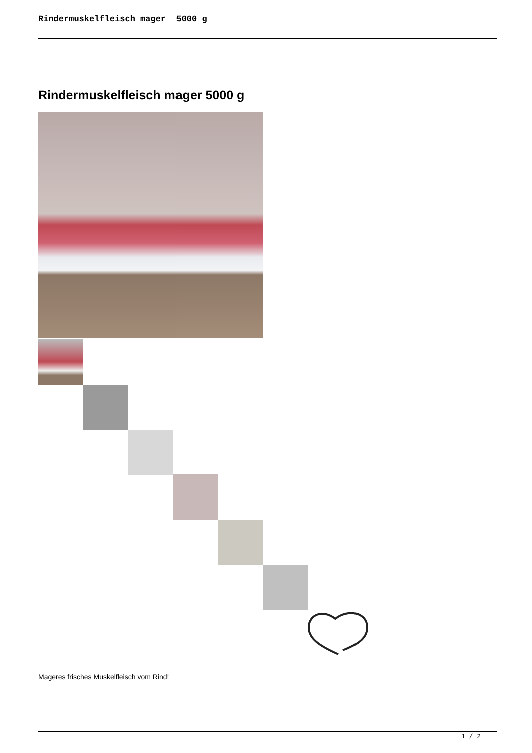Rindermuskelfleisch mager 5000 g
Rindermuskelfleisch mager 5000 g
Mageres frisches Muskelfleisch vom Rind!
1 / 2